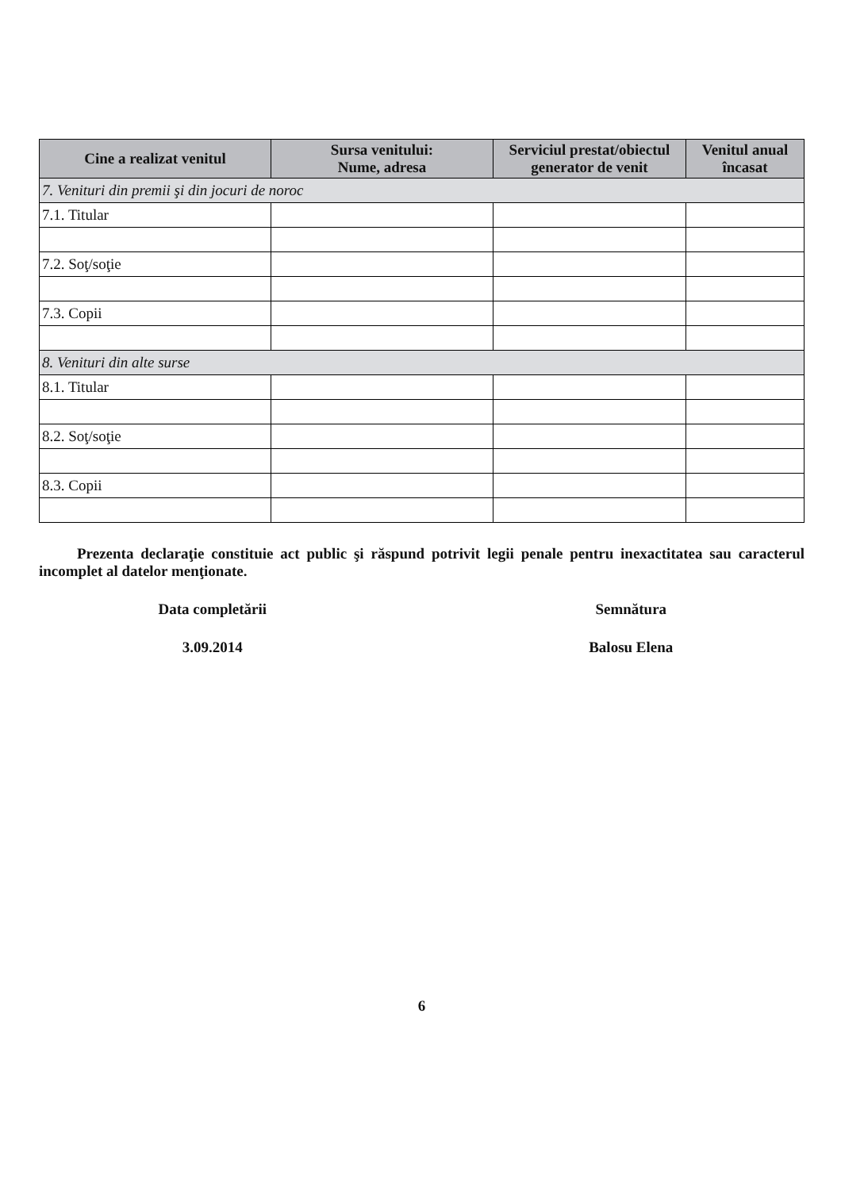| Cine a realizat venitul | Sursa venitului: Nume, adresa | Serviciul prestat/obiectul generator de venit | Venitul anual încasat |
| --- | --- | --- | --- |
| 7. Venituri din premii şi din jocuri de noroc | | | |
| 7.1. Titular | | | |
| 7.2. Soţ/soţie | | | |
| 7.3. Copii | | | |
| 8. Venituri din alte surse | | | |
| 8.1. Titular | | | |
| 8.2. Soţ/soţie | | | |
| 8.3. Copii | | | |
Prezenta declaraţie constituie act public şi răspund potrivit legii penale pentru inexactitatea sau caracterul incomplet al datelor menţionate.
Data completării Semnătura
3.09.2014 Balosu Elena
6